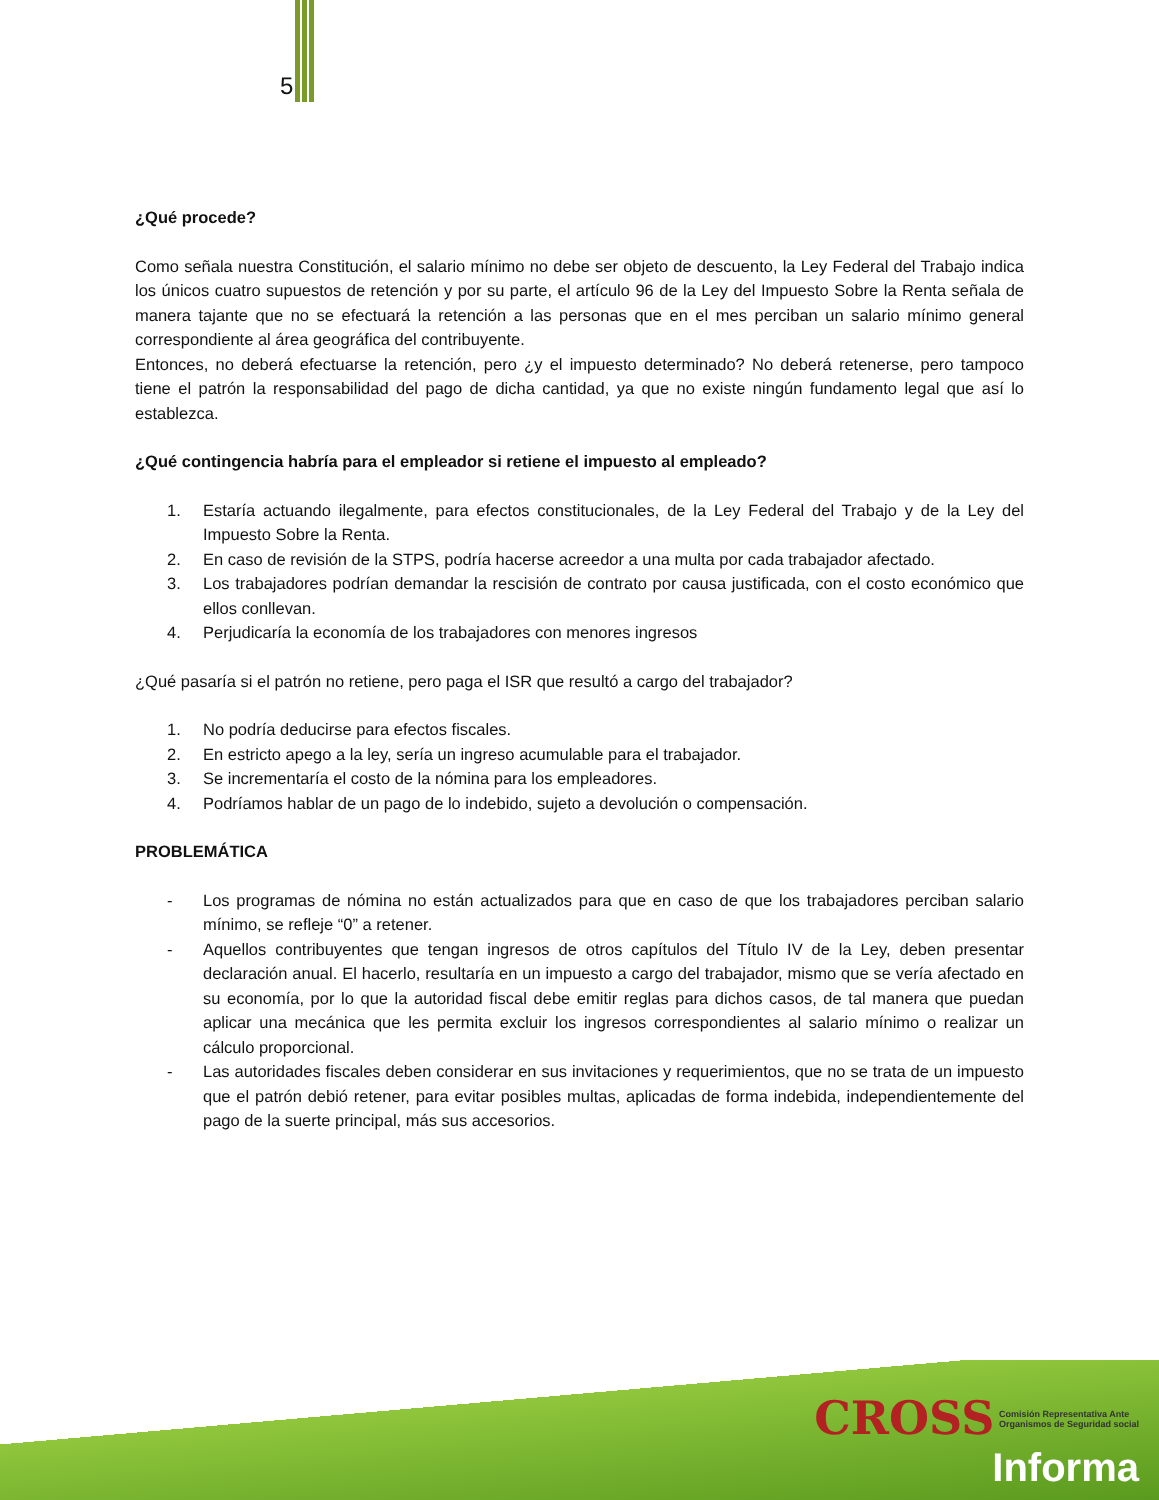5
¿Qué procede?
Como señala nuestra Constitución, el salario mínimo no debe ser objeto de descuento, la Ley Federal del Trabajo indica los únicos cuatro supuestos de retención y por su parte, el artículo 96 de la Ley del Impuesto Sobre la Renta señala de manera tajante que no se efectuará la retención a las personas que en el mes perciban un salario mínimo general correspondiente al área geográfica del contribuyente.
Entonces, no deberá efectuarse la retención, pero ¿y el impuesto determinado? No deberá retenerse, pero tampoco tiene el patrón la responsabilidad del pago de dicha cantidad, ya que no existe ningún fundamento legal que así lo establezca.
¿Qué contingencia habría para el empleador si retiene el impuesto al empleado?
1. Estaría actuando ilegalmente, para efectos constitucionales, de la Ley Federal del Trabajo y de la Ley del Impuesto Sobre la Renta.
2. En caso de revisión de la STPS, podría hacerse acreedor a una multa por cada trabajador afectado.
3. Los trabajadores podrían demandar la rescisión de contrato por causa justificada, con el costo económico que ellos conllevan.
4. Perjudicaría la economía de los trabajadores con menores ingresos
¿Qué pasaría si el patrón no retiene, pero paga el ISR que resultó a cargo del trabajador?
1. No podría deducirse para efectos fiscales.
2. En estricto apego a la ley, sería un ingreso acumulable para el trabajador.
3. Se incrementaría el costo de la nómina para los empleadores.
4. Podríamos hablar de un pago de lo indebido, sujeto a devolución o compensación.
PROBLEMÁTICA
- Los programas de nómina no están actualizados para que en caso de que los trabajadores perciban salario mínimo, se refleje “0” a retener.
- Aquellos contribuyentes que tengan ingresos de otros capítulos del Título IV de la Ley, deben presentar declaración anual. El hacerlo, resultaría en un impuesto a cargo del trabajador, mismo que se vería afectado en su economía, por lo que la autoridad fiscal debe emitir reglas para dichos casos, de tal manera que puedan aplicar una mecánica que les permita excluir los ingresos correspondientes al salario mínimo o realizar un cálculo proporcional.
- Las autoridades fiscales deben considerar en sus invitaciones y requerimientos, que no se trata de un impuesto que el patrón debió retener, para evitar posibles multas, aplicadas de forma indebida, independientemente del pago de la suerte principal, más sus accesorios.
CROSS Comisión Representativa Ante
Organismos de Seguridad social
Informa